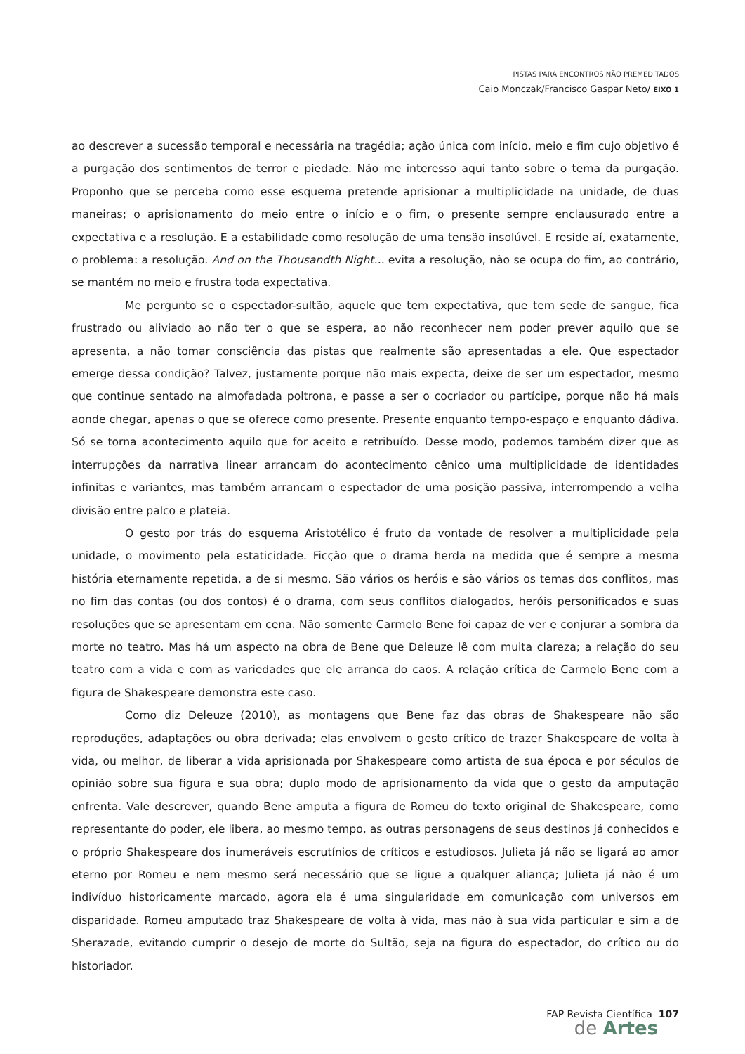PISTAS PARA ENCONTROS NÃO PREMEDITADOS
Caio Monczak/Francisco Gaspar Neto/ EIXO 1
ao descrever a sucessão temporal e necessária na tragédia; ação única com início, meio e fim cujo objetivo é a purgação dos sentimentos de terror e piedade. Não me interesso aqui tanto sobre o tema da purgação. Proponho que se perceba como esse esquema pretende aprisionar a multiplicidade na unidade, de duas maneiras; o aprisionamento do meio entre o início e o fim, o presente sempre enclausurado entre a expectativa e a resolução. E a estabilidade como resolução de uma tensão insolúvel. E reside aí, exatamente, o problema: a resolução. And on the Thousandth Night... evita a resolução, não se ocupa do fim, ao contrário, se mantém no meio e frustra toda expectativa.
Me pergunto se o espectador-sultão, aquele que tem expectativa, que tem sede de sangue, fica frustrado ou aliviado ao não ter o que se espera, ao não reconhecer nem poder prever aquilo que se apresenta, a não tomar consciência das pistas que realmente são apresentadas a ele. Que espectador emerge dessa condição? Talvez, justamente porque não mais expecta, deixe de ser um espectador, mesmo que continue sentado na almofadada poltrona, e passe a ser o cocriador ou partícipe, porque não há mais aonde chegar, apenas o que se oferece como presente. Presente enquanto tempo-espaço e enquanto dádiva. Só se torna acontecimento aquilo que for aceito e retribuído. Desse modo, podemos também dizer que as interrupções da narrativa linear arrancam do acontecimento cênico uma multiplicidade de identidades infinitas e variantes, mas também arrancam o espectador de uma posição passiva, interrompendo a velha divisão entre palco e plateia.
O gesto por trás do esquema Aristotélico é fruto da vontade de resolver a multiplicidade pela unidade, o movimento pela estaticidade. Ficção que o drama herda na medida que é sempre a mesma história eternamente repetida, a de si mesmo. São vários os heróis e são vários os temas dos conflitos, mas no fim das contas (ou dos contos) é o drama, com seus conflitos dialogados, heróis personificados e suas resoluções que se apresentam em cena. Não somente Carmelo Bene foi capaz de ver e conjurar a sombra da morte no teatro. Mas há um aspecto na obra de Bene que Deleuze lê com muita clareza; a relação do seu teatro com a vida e com as variedades que ele arranca do caos. A relação crítica de Carmelo Bene com a figura de Shakespeare demonstra este caso.
Como diz Deleuze (2010), as montagens que Bene faz das obras de Shakespeare não são reproduções, adaptações ou obra derivada; elas envolvem o gesto crítico de trazer Shakespeare de volta à vida, ou melhor, de liberar a vida aprisionada por Shakespeare como artista de sua época e por séculos de opinião sobre sua figura e sua obra; duplo modo de aprisionamento da vida que o gesto da amputação enfrenta. Vale descrever, quando Bene amputa a figura de Romeu do texto original de Shakespeare, como representante do poder, ele libera, ao mesmo tempo, as outras personagens de seus destinos já conhecidos e o próprio Shakespeare dos inumeráveis escrutínios de críticos e estudiosos. Julieta já não se ligará ao amor eterno por Romeu e nem mesmo será necessário que se ligue a qualquer aliança; Julieta já não é um indivíduo historicamente marcado, agora ela é uma singularidade em comunicação com universos em disparidade. Romeu amputado traz Shakespeare de volta à vida, mas não à sua vida particular e sim a de Sherazade, evitando cumprir o desejo de morte do Sultão, seja na figura do espectador, do crítico ou do historiador.
FAP Revista Científica 107
de Artes